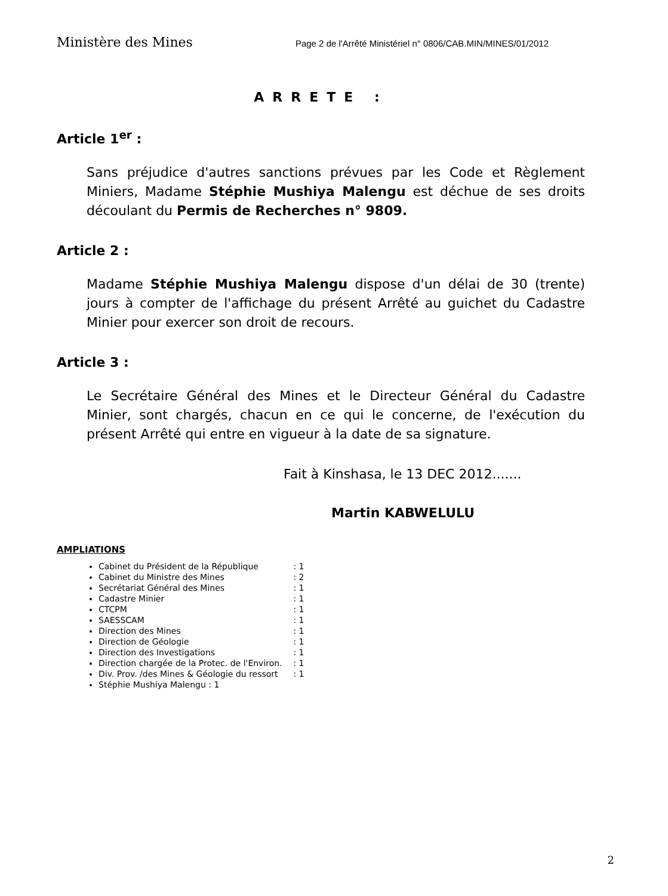Ministère des Mines
Page 2 de l'Arrêté Ministériel n° 0806/CAB.MIN/MINES/01/2012
ARRETE :
Article 1<sup>er</sup> :
Sans préjudice d'autres sanctions prévues par les Code et Règlement Miniers, Madame Stéphie Mushiya Malengu est déchue de ses droits découlant du Permis de Recherches n° 9809.
Article 2 :
Madame Stéphie Mushiya Malengu dispose d'un délai de 30 (trente) jours à compter de l'affichage du présent Arrêté au guichet du Cadastre Minier pour exercer son droit de recours.
Article 3 :
Le Secrétaire Général des Mines et le Directeur Général du Cadastre Minier, sont chargés, chacun en ce qui le concerne, de l'exécution du présent Arrêté qui entre en vigueur à la date de sa signature.
Fait à Kinshasa, le 13 DEC 2012.......
Martin KABWELULU
AMPLIATIONS
Cabinet du Président de la République : 1
Cabinet du Ministre des Mines : 2
Secrétariat Général des Mines : 1
Cadastre Minier : 1
CTCPM : 1
SAESSCAM : 1
Direction des Mines : 1
Direction de Géologie : 1
Direction des Investigations : 1
Direction chargée de la Protec. de l'Environ. : 1
Div. Prov. /des Mines & Géologie du ressort : 1
Stéphie Mushiya Malengu : 1
2